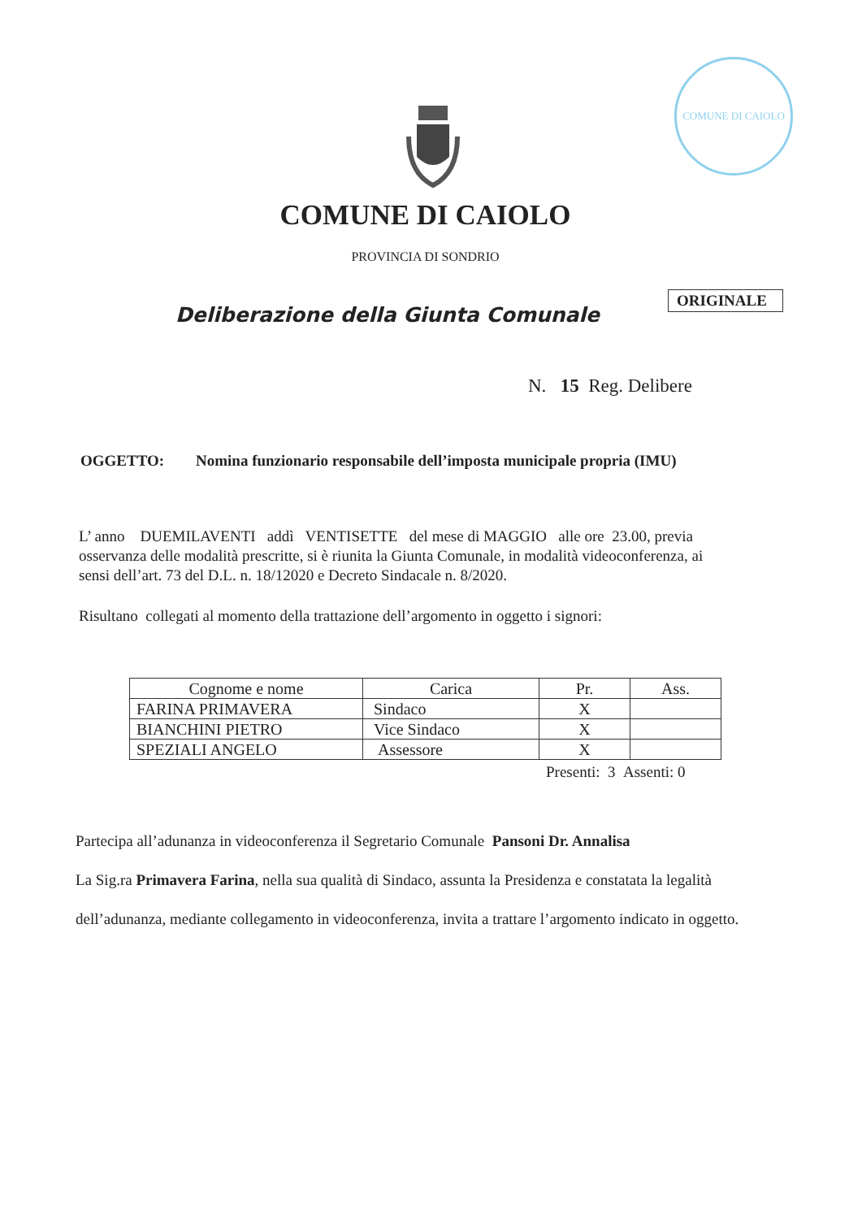COMUNE DI CAIOLO
COMUNE DI CAIOLO
PROVINCIA DI SONDRIO
ORIGINALE
Deliberazione della Giunta Comunale
N. 15 Reg. Delibere
OGGETTO: Nomina funzionario responsabile dell’imposta municipale propria (IMU)
L’ anno DUEMILAVENTI addì VENTISETTE del mese di MAGGIO alle ore 23.00, previa osservanza delle modalità prescritte, si è riunita la Giunta Comunale, in modalità videoconferenza, ai sensi dell’art. 73 del D.L. n. 18/12020 e Decreto Sindacale n. 8/2020.
Risultano collegati al momento della trattazione dell’argomento in oggetto i signori:
| Cognome e nome | Carica | Pr. | Ass. |
| --- | --- | --- | --- |
| FARINA PRIMAVERA | Sindaco | X | |
| BIANCHINI PIETRO | Vice Sindaco | X | |
| SPEZIALI ANGELO | Assessore | X | |
Presenti: 3 Assenti: 0
Partecipa all’adunanza in videoconferenza il Segretario Comunale Pansoni Dr. Annalisa
La Sig.ra Primavera Farina, nella sua qualità di Sindaco, assunta la Presidenza e constatata la legalità dell’adunanza, mediante collegamento in videoconferenza, invita a trattare l’argomento indicato in oggetto.